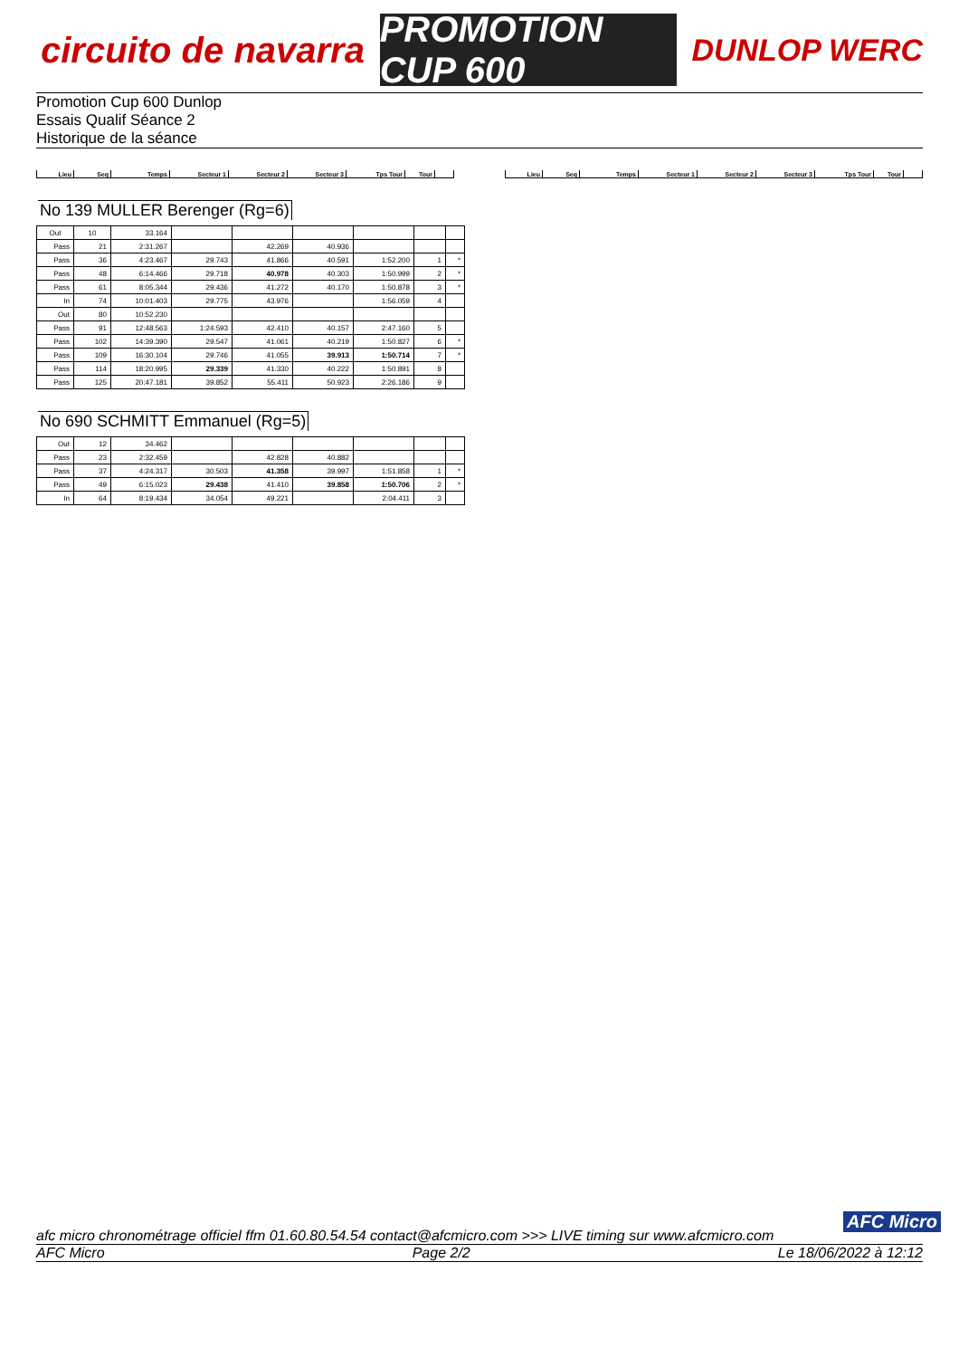circuito de navarra
PROMOTION CUP 600
DUNLOP WERC
Promotion Cup 600 Dunlop
Essais Qualif Séance 2
Historique de la séance
| Lieu | Seq | Temps | Secteur 1 | Secteur 2 | Secteur 3 | Tps Tour | Tour | |
| Lieu | Seq | Temps | Secteur 1 | Secteur 2 | Secteur 3 | Tps Tour | Tour | |
No 139 MULLER Berenger (Rg=6)
| Out | 10 | 33.164 | | | | | | |
| Pass | 21 | 2:31.267 | | 42.269 | 40.936 | | | |
| Pass | 36 | 4:23.467 | 29.743 | 41.866 | 40.591 | 1:52.200 | 1 | * |
| Pass | 48 | 6:14.466 | 29.718 | 40.978 | 40.303 | 1:50.999 | 2 | * |
| Pass | 61 | 8:05.344 | 29.436 | 41.272 | 40.170 | 1:50.878 | 3 | * |
| In | 74 | 10:01.403 | 29.775 | 43.976 | | 1:56.059 | 4 | |
| Out | 80 | 10:52.230 | | | | | | |
| Pass | 91 | 12:48.563 | 1:24.593 | 42.410 | 40.157 | 2:47.160 | 5 | |
| Pass | 102 | 14:39.390 | 29.547 | 41.061 | 40.219 | 1:50.827 | 6 | * |
| Pass | 109 | 16:30.104 | 29.746 | 41.055 | 39.913 | 1:50.714 | 7 | * |
| Pass | 114 | 18:20.995 | 29.339 | 41.330 | 40.222 | 1:50.891 | 8 | |
| Pass | 125 | 20:47.181 | 39.852 | 55.411 | 50.923 | 2:26.186 | 9 | |
No 690 SCHMITT Emmanuel (Rg=5)
| Out | 12 | 34.462 | | | | | | |
| Pass | 23 | 2:32.459 | | 42.828 | 40.882 | | | |
| Pass | 37 | 4:24.317 | 30.503 | 41.358 | 39.997 | 1:51.858 | 1 | * |
| Pass | 49 | 6:15.023 | 29.438 | 41.410 | 39.858 | 1:50.706 | 2 | * |
| In | 64 | 8:19.434 | 34.054 | 49.221 | | 2:04.411 | 3 | |
AFC Micro
afc micro chronométrage officiel ffm 01.60.80.54.54 contact@afcmicro.com >>> LIVE timing sur www.afcmicro.com
AFC Micro Page 2/2 Le 18/06/2022 à 12:12